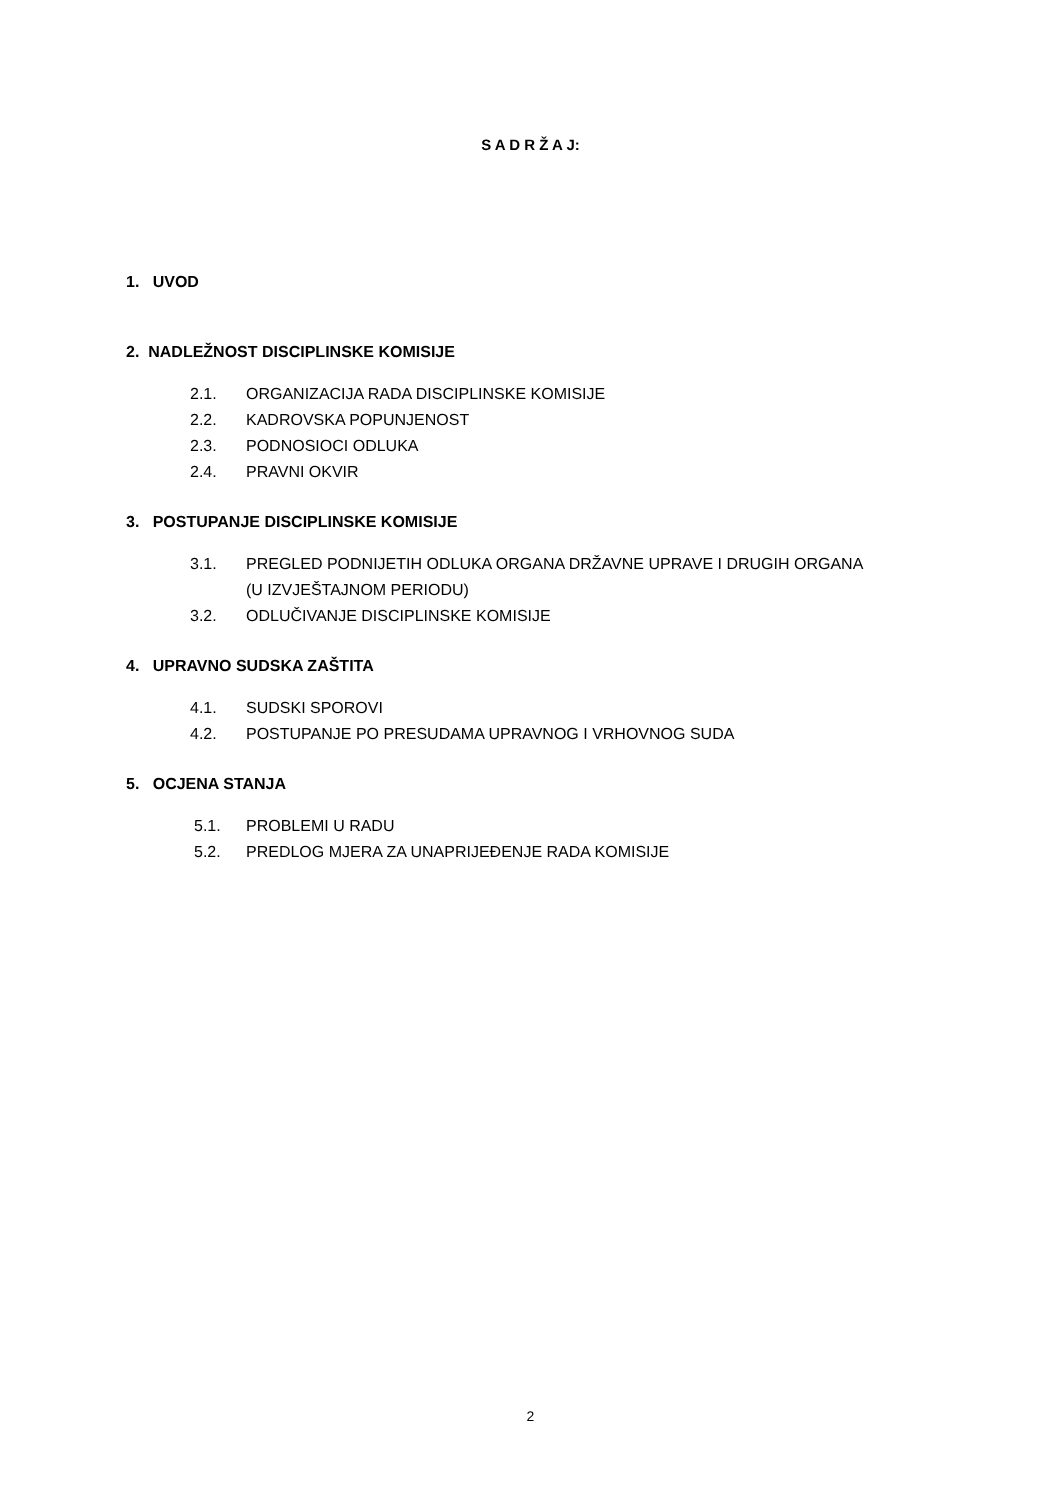S A D R Ž A J:
1. UVOD
2. NADLEŽNOST DISCIPLINSKE KOMISIJE
2.1. ORGANIZACIJA RADA DISCIPLINSKE KOMISIJE
2.2. KADROVSKA POPUNJENOST
2.3. PODNOSIOCI ODLUKA
2.4. PRAVNI OKVIR
3. POSTUPANJE DISCIPLINSKE KOMISIJE
3.1. PREGLED PODNIJETIH ODLUKA ORGANA DRŽAVNE UPRAVE I DRUGIH ORGANA
(U IZVJEŠTAJNOM PERIODU)
3.2. ODLUČIVANJE DISCIPLINSKE KOMISIJE
4. UPRAVNO SUDSKA ZAŠTITA
4.1. SUDSKI SPOROVI
4.2. POSTUPANJE PO PRESUDAMA UPRAVNOG I VRHOVNOG SUDA
5. OCJENA STANJA
5.1. PROBLEMI U RADU
5.2. PREDLOG MJERA ZA UNAPRIJEĐENJE RADA KOMISIJE
2